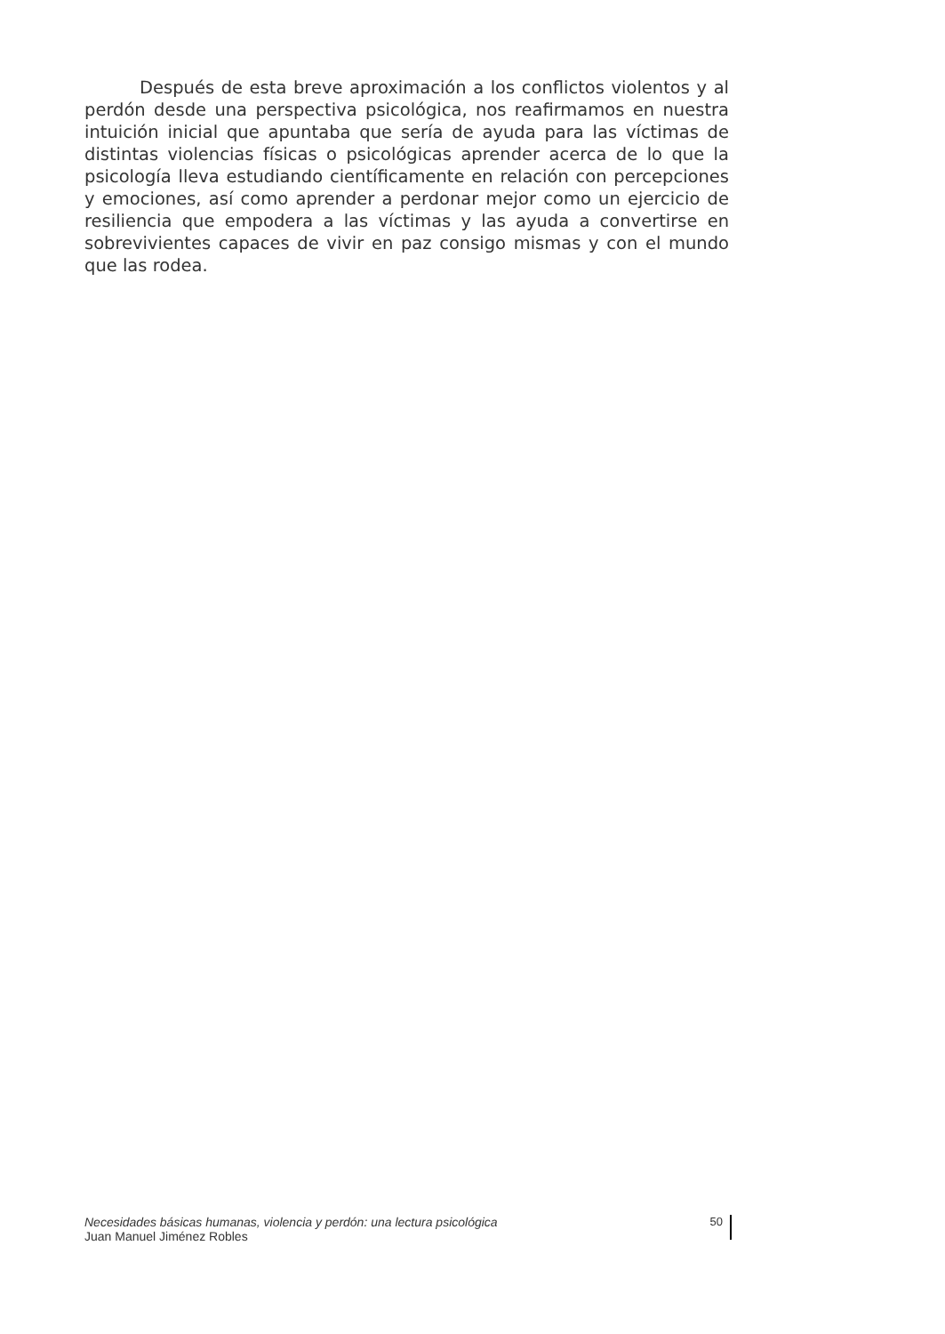Después de esta breve aproximación a los conflictos violentos y al perdón desde una perspectiva psicológica, nos reafirmamos en nuestra intuición inicial que apuntaba que sería de ayuda para las víctimas de distintas violencias físicas o psicológicas aprender acerca de lo que la psicología lleva estudiando científicamente en relación con percepciones y emociones, así como aprender a perdonar mejor como un ejercicio de resiliencia que empodera a las víctimas y las ayuda a convertirse en sobrevivientes capaces de vivir en paz consigo mismas y con el mundo que las rodea.
Necesidades básicas humanas, violencia y perdón: una lectura psicológica
Juan Manuel Jiménez Robles
50